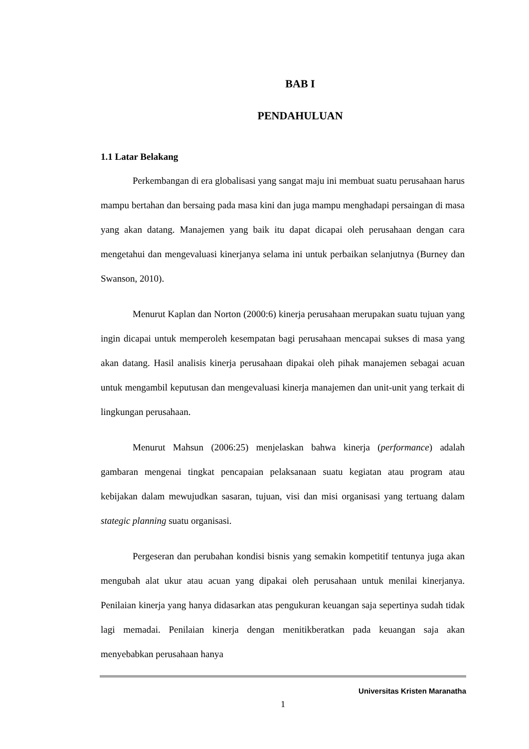BAB I
PENDAHULUAN
1.1 Latar Belakang
Perkembangan di era globalisasi yang sangat maju ini membuat suatu perusahaan harus mampu bertahan dan bersaing pada masa kini dan juga mampu menghadapi persaingan di masa yang akan datang. Manajemen yang baik itu dapat dicapai oleh perusahaan dengan cara mengetahui dan mengevaluasi kinerjanya selama ini untuk perbaikan selanjutnya (Burney dan Swanson, 2010).
Menurut Kaplan dan Norton (2000:6) kinerja perusahaan merupakan suatu tujuan yang ingin dicapai untuk memperoleh kesempatan bagi perusahaan mencapai sukses di masa yang akan datang. Hasil analisis kinerja perusahaan dipakai oleh pihak manajemen sebagai acuan untuk mengambil keputusan dan mengevaluasi kinerja manajemen dan unit-unit yang terkait di lingkungan perusahaan.
Menurut Mahsun (2006:25) menjelaskan bahwa kinerja (performance) adalah gambaran mengenai tingkat pencapaian pelaksanaan suatu kegiatan atau program atau kebijakan dalam mewujudkan sasaran, tujuan, visi dan misi organisasi yang tertuang dalam stategic planning suatu organisasi.
Pergeseran dan perubahan kondisi bisnis yang semakin kompetitif tentunya juga akan mengubah alat ukur atau acuan yang dipakai oleh perusahaan untuk menilai kinerjanya. Penilaian kinerja yang hanya didasarkan atas pengukuran keuangan saja sepertinya sudah tidak lagi memadai. Penilaian kinerja dengan menitikberatkan pada keuangan saja akan menyebabkan perusahaan hanya
Universitas Kristen Maranatha
1